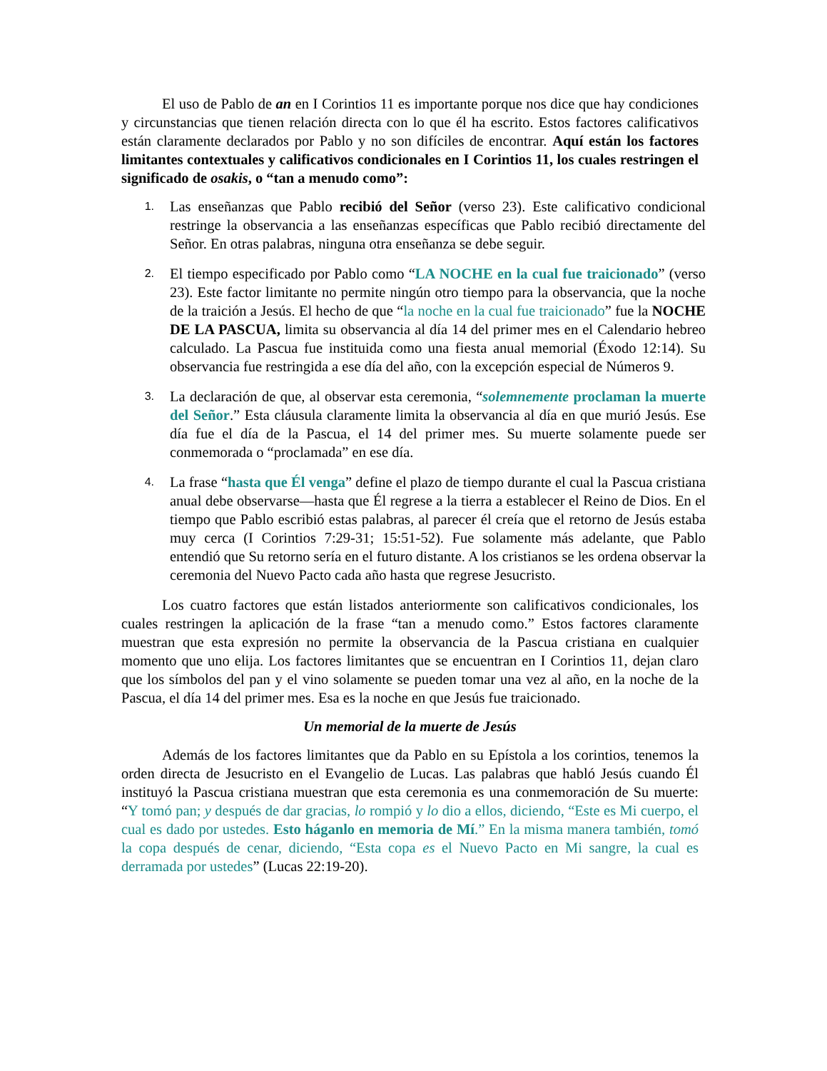El uso de Pablo de an en I Corintios 11 es importante porque nos dice que hay condiciones y circunstancias que tienen relación directa con lo que él ha escrito. Estos factores calificativos están claramente declarados por Pablo y no son difíciles de encontrar. Aquí están los factores limitantes contextuales y calificativos condicionales en I Corintios 11, los cuales restringen el significado de osakis, o “tan a menudo como”:
1. Las enseñanzas que Pablo recibió del Señor (verso 23). Este calificativo condicional restringe la observancia a las enseñanzas específicas que Pablo recibió directamente del Señor. En otras palabras, ninguna otra enseñanza se debe seguir.
2. El tiempo especificado por Pablo como “LA NOCHE en la cual fue traicionado” (verso 23). Este factor limitante no permite ningún otro tiempo para la observancia, que la noche de la traición a Jesús. El hecho de que “la noche en la cual fue traicionado” fue la NOCHE DE LA PASCUA, limita su observancia al día 14 del primer mes en el Calendario hebreo calculado. La Pascua fue instituida como una fiesta anual memorial (Éxodo 12:14). Su observancia fue restringida a ese día del año, con la excepción especial de Números 9.
3. La declaración de que, al observar esta ceremonia, “solemnemente proclaman la muerte del Señor.” Esta cláusula claramente limita la observancia al día en que murió Jesús. Ese día fue el día de la Pascua, el 14 del primer mes. Su muerte solamente puede ser conmemorada o “proclamada” en ese día.
4. La frase “hasta que Él venga” define el plazo de tiempo durante el cual la Pascua cristiana anual debe observarse—hasta que Él regrese a la tierra a establecer el Reino de Dios. En el tiempo que Pablo escribió estas palabras, al parecer él creía que el retorno de Jesús estaba muy cerca (I Corintios 7:29-31; 15:51-52). Fue solamente más adelante, que Pablo entendió que Su retorno sería en el futuro distante. A los cristianos se les ordena observar la ceremonia del Nuevo Pacto cada año hasta que regrese Jesucristo.
Los cuatro factores que están listados anteriormente son calificativos condicionales, los cuales restringen la aplicación de la frase “tan a menudo como.” Estos factores claramente muestran que esta expresión no permite la observancia de la Pascua cristiana en cualquier momento que uno elija. Los factores limitantes que se encuentran en I Corintios 11, dejan claro que los símbolos del pan y el vino solamente se pueden tomar una vez al año, en la noche de la Pascua, el día 14 del primer mes. Esa es la noche en que Jesús fue traicionado.
Un memorial de la muerte de Jesús
Además de los factores limitantes que da Pablo en su Epístola a los corintios, tenemos la orden directa de Jesucristo en el Evangelio de Lucas. Las palabras que habló Jesús cuando Él instituyó la Pascua cristiana muestran que esta ceremonia es una conmemoración de Su muerte: “Y tomó pan; y después de dar gracias, lo rompió y lo dio a ellos, diciendo, “Este es Mi cuerpo, el cual es dado por ustedes. Esto háganlo en memoria de Mí.” En la misma manera también, tomó la copa después de cenar, diciendo, “Esta copa es el Nuevo Pacto en Mi sangre, la cual es derramada por ustedes” (Lucas 22:19-20).